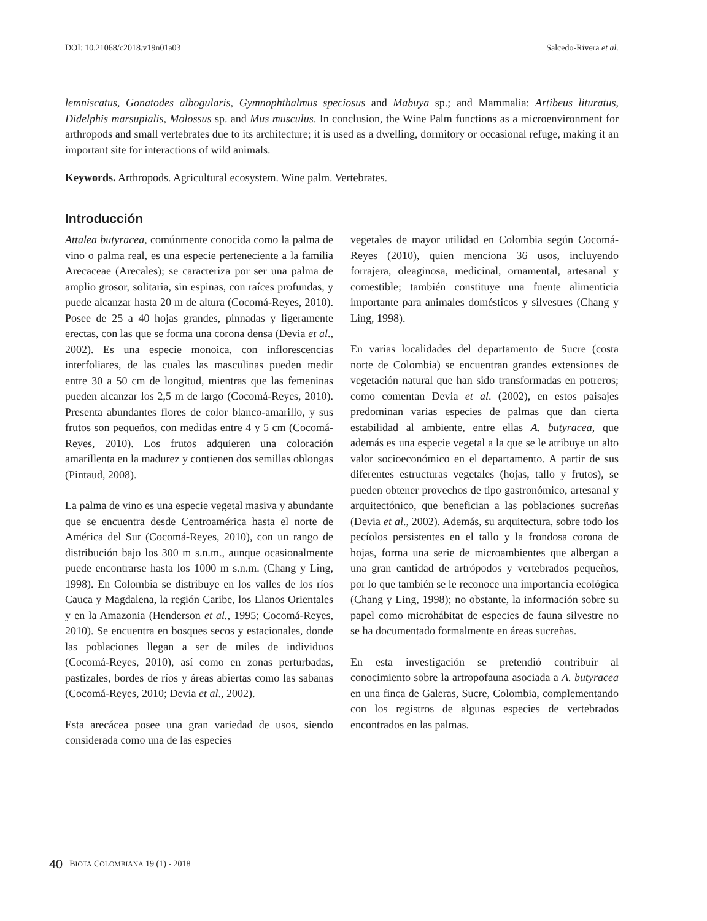DOI: 10.21068/c2018.v19n01a03 Salcedo-Rivera et al.
lemniscatus, Gonatodes albogularis, Gymnophthalmus speciosus and Mabuya sp.; and Mammalia: Artibeus lituratus, Didelphis marsupialis, Molossus sp. and Mus musculus. In conclusion, the Wine Palm functions as a microenvironment for arthropods and small vertebrates due to its architecture; it is used as a dwelling, dormitory or occasional refuge, making it an important site for interactions of wild animals.
Keywords. Arthropods. Agricultural ecosystem. Wine palm. Vertebrates.
Introducción
Attalea butyracea, comúnmente conocida como la palma de vino o palma real, es una especie perteneciente a la familia Arecaceae (Arecales); se caracteriza por ser una palma de amplio grosor, solitaria, sin espinas, con raíces profundas, y puede alcanzar hasta 20 m de altura (Cocomá-Reyes, 2010). Posee de 25 a 40 hojas grandes, pinnadas y ligeramente erectas, con las que se forma una corona densa (Devia et al., 2002). Es una especie monoica, con inflorescencias interfoliares, de las cuales las masculinas pueden medir entre 30 a 50 cm de longitud, mientras que las femeninas pueden alcanzar los 2,5 m de largo (Cocomá-Reyes, 2010). Presenta abundantes flores de color blanco-amarillo, y sus frutos son pequeños, con medidas entre 4 y 5 cm (Cocomá-Reyes, 2010). Los frutos adquieren una coloración amarillenta en la madurez y contienen dos semillas oblongas (Pintaud, 2008).
La palma de vino es una especie vegetal masiva y abundante que se encuentra desde Centroamérica hasta el norte de América del Sur (Cocomá-Reyes, 2010), con un rango de distribución bajo los 300 m s.n.m., aunque ocasionalmente puede encontrarse hasta los 1000 m s.n.m. (Chang y Ling, 1998). En Colombia se distribuye en los valles de los ríos Cauca y Magdalena, la región Caribe, los Llanos Orientales y en la Amazonia (Henderson et al., 1995; Cocomá-Reyes, 2010). Se encuentra en bosques secos y estacionales, donde las poblaciones llegan a ser de miles de individuos (Cocomá-Reyes, 2010), así como en zonas perturbadas, pastizales, bordes de ríos y áreas abiertas como las sabanas (Cocomá-Reyes, 2010; Devia et al., 2002).
Esta arecácea posee una gran variedad de usos, siendo considerada como una de las especies
vegetales de mayor utilidad en Colombia según Cocomá-Reyes (2010), quien menciona 36 usos, incluyendo forrajera, oleaginosa, medicinal, ornamental, artesanal y comestible; también constituye una fuente alimenticia importante para animales domésticos y silvestres (Chang y Ling, 1998).
En varias localidades del departamento de Sucre (costa norte de Colombia) se encuentran grandes extensiones de vegetación natural que han sido transformadas en potreros; como comentan Devia et al. (2002), en estos paisajes predominan varias especies de palmas que dan cierta estabilidad al ambiente, entre ellas A. butyracea, que además es una especie vegetal a la que se le atribuye un alto valor socioeconómico en el departamento. A partir de sus diferentes estructuras vegetales (hojas, tallo y frutos), se pueden obtener provechos de tipo gastronómico, artesanal y arquitectónico, que benefician a las poblaciones sucreñas (Devia et al., 2002). Además, su arquitectura, sobre todo los pecíolos persistentes en el tallo y la frondosa corona de hojas, forma una serie de microambientes que albergan a una gran cantidad de artrópodos y vertebrados pequeños, por lo que también se le reconoce una importancia ecológica (Chang y Ling, 1998); no obstante, la información sobre su papel como microhábitat de especies de fauna silvestre no se ha documentado formalmente en áreas sucreñas.
En esta investigación se pretendió contribuir al conocimiento sobre la artropofauna asociada a A. butyracea en una finca de Galeras, Sucre, Colombia, complementando con los registros de algunas especies de vertebrados encontrados en las palmas.
40 BIOTA COLOMBIANA 19 (1) - 2018